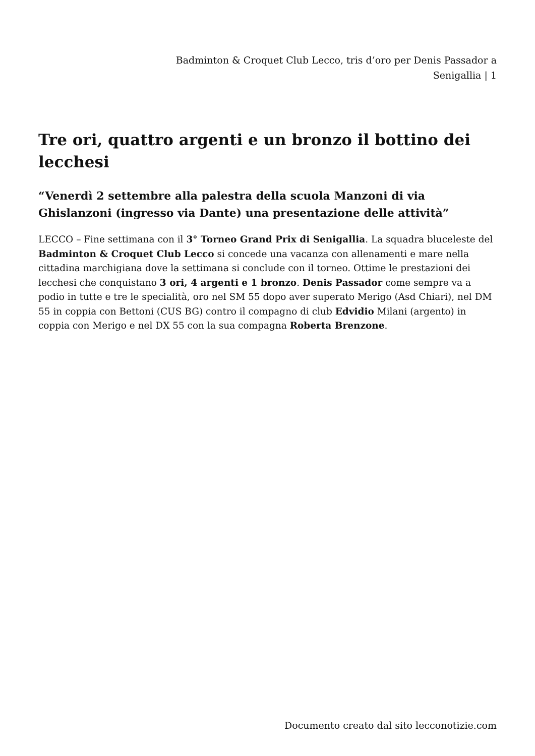Badminton & Croquet Club Lecco, tris d’oro per Denis Passador a Senigallia | 1
Tre ori, quattro argenti e un bronzo il bottino dei lecchesi
“Venerdì 2 settembre alla palestra della scuola Manzoni di via Ghislanzoni (ingresso via Dante) una presentazione delle attività”
LECCO – Fine settimana con il 3° Torneo Grand Prix di Senigallia. La squadra bluceleste del Badminton & Croquet Club Lecco si concede una vacanza con allenamenti e mare nella cittadina marchigiana dove la settimana si conclude con il torneo. Ottime le prestazioni dei lecchesi che conquistano 3 ori, 4 argenti e 1 bronzo. Denis Passador come sempre va a podio in tutte e tre le specialità, oro nel SM 55 dopo aver superato Merigo (Asd Chiari), nel DM 55 in coppia con Bettoni (CUS BG) contro il compagno di club Edvidio Milani (argento) in coppia con Merigo e nel DX 55 con la sua compagna Roberta Brenzone.
Documento creato dal sito lecconotizie.com